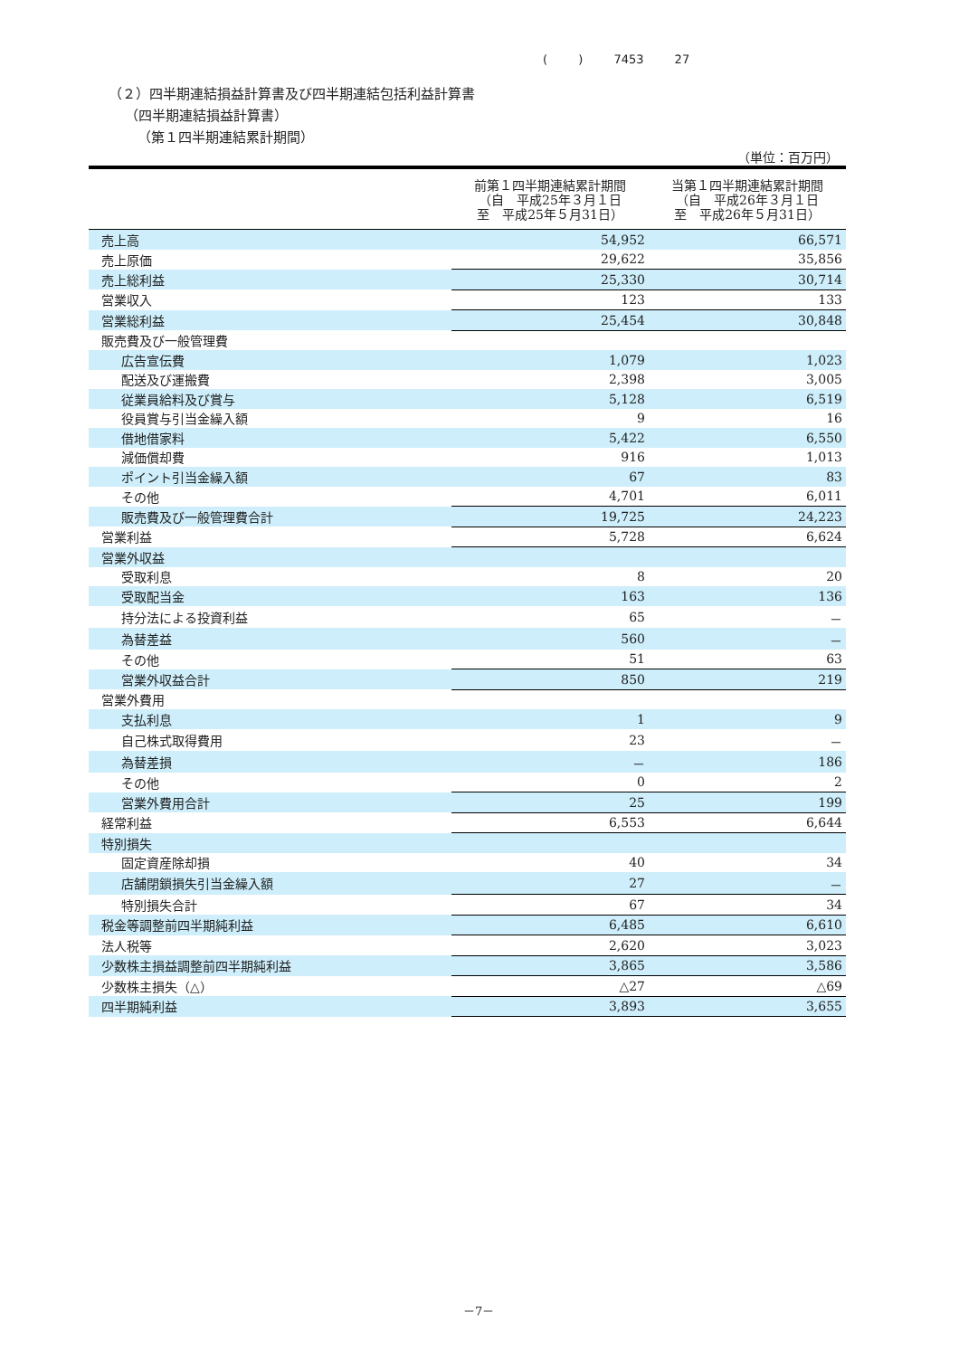( ) 7453 27
（２）四半期連結損益計算書及び四半期連結包括利益計算書
（四半期連結損益計算書）
（第１四半期連結累計期間）
（単位：百万円）
| | 前第１四半期連結累計期間 （自 平成25年３月１日 至 平成25年５月31日） | 当第１四半期連結累計期間 （自 平成26年３月１日 至 平成26年５月31日） |
| --- | --- | --- |
| 売上高 | 54,952 | 66,571 |
| 売上原価 | 29,622 | 35,856 |
| 売上総利益 | 25,330 | 30,714 |
| 営業収入 | 123 | 133 |
| 営業総利益 | 25,454 | 30,848 |
| 販売費及び一般管理費 | | |
| 広告宣伝費 | 1,079 | 1,023 |
| 配送及び運搬費 | 2,398 | 3,005 |
| 従業員給料及び賞与 | 5,128 | 6,519 |
| 役員賞与引当金繰入額 | 9 | 16 |
| 借地借家料 | 5,422 | 6,550 |
| 減価償却費 | 916 | 1,013 |
| ポイント引当金繰入額 | 67 | 83 |
| その他 | 4,701 | 6,011 |
| 販売費及び一般管理費合計 | 19,725 | 24,223 |
| 営業利益 | 5,728 | 6,624 |
| 営業外収益 | | |
| 受取利息 | 8 | 20 |
| 受取配当金 | 163 | 136 |
| 持分法による投資利益 | 65 | － |
| 為替差益 | 560 | － |
| その他 | 51 | 63 |
| 営業外収益合計 | 850 | 219 |
| 営業外費用 | | |
| 支払利息 | 1 | 9 |
| 自己株式取得費用 | 23 | － |
| 為替差損 | － | 186 |
| その他 | 0 | 2 |
| 営業外費用合計 | 25 | 199 |
| 経常利益 | 6,553 | 6,644 |
| 特別損失 | | |
| 固定資産除却損 | 40 | 34 |
| 店舗閉鎖損失引当金繰入額 | 27 | － |
| 特別損失合計 | 67 | 34 |
| 税金等調整前四半期純利益 | 6,485 | 6,610 |
| 法人税等 | 2,620 | 3,023 |
| 少数株主損益調整前四半期純利益 | 3,865 | 3,586 |
| 少数株主損失（△） | △27 | △69 |
| 四半期純利益 | 3,893 | 3,655 |
－7－